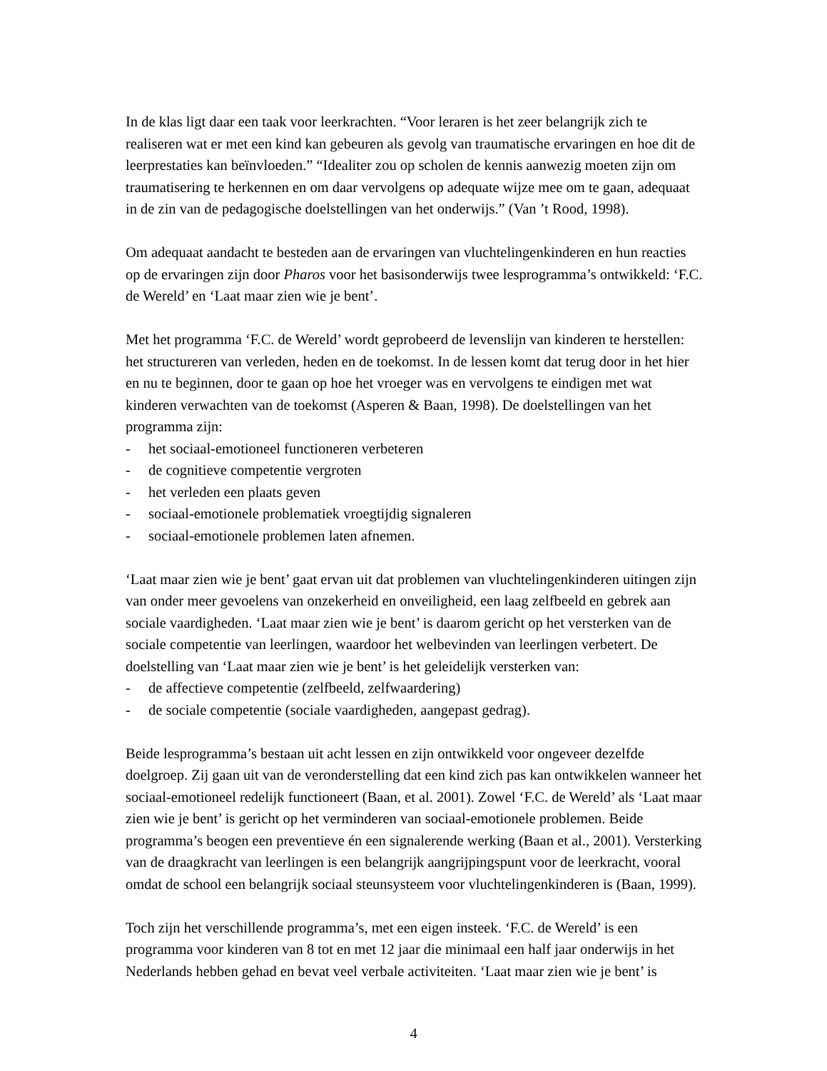In de klas ligt daar een taak voor leerkrachten. “Voor leraren is het zeer belangrijk zich te realiseren wat er met een kind kan gebeuren als gevolg van traumatische ervaringen en hoe dit de leerprestaties kan beïnvloeden.” “Idealiter zou op scholen de kennis aanwezig moeten zijn om traumatisering te herkennen en om daar vervolgens op adequate wijze mee om te gaan, adequaat in de zin van de pedagogische doelstellingen van het onderwijs.” (Van ’t Rood, 1998).
Om adequaat aandacht te besteden aan de ervaringen van vluchtelingenkinderen en hun reacties op de ervaringen zijn door Pharos voor het basisonderwijs twee lesprogramma’s ontwikkeld: ‘F.C. de Wereld’ en ‘Laat maar zien wie je bent’.
Met het programma ‘F.C. de Wereld’ wordt geprobeerd de levenslijn van kinderen te herstellen: het structureren van verleden, heden en de toekomst. In de lessen komt dat terug door in het hier en nu te beginnen, door te gaan op hoe het vroeger was en vervolgens te eindigen met wat kinderen verwachten van de toekomst (Asperen & Baan, 1998). De doelstellingen van het programma zijn:
- het sociaal-emotioneel functioneren verbeteren
- de cognitieve competentie vergroten
- het verleden een plaats geven
- sociaal-emotionele problematiek vroegtijdig signaleren
- sociaal-emotionele problemen laten afnemen.
‘Laat maar zien wie je bent’ gaat ervan uit dat problemen van vluchtelingenkinderen uitingen zijn van onder meer gevoelens van onzekerheid en onveiligheid, een laag zelfbeeld en gebrek aan sociale vaardigheden. ‘Laat maar zien wie je bent’ is daarom gericht op het versterken van de sociale competentie van leerlingen, waardoor het welbevinden van leerlingen verbetert. De doelstelling van ‘Laat maar zien wie je bent’ is het geleidelijk versterken van:
- de affectieve competentie (zelfbeeld, zelfwaardering)
- de sociale competentie (sociale vaardigheden, aangepast gedrag).
Beide lesprogramma’s bestaan uit acht lessen en zijn ontwikkeld voor ongeveer dezelfde doelgroep. Zij gaan uit van de veronderstelling dat een kind zich pas kan ontwikkelen wanneer het sociaal-emotioneel redelijk functioneert (Baan, et al. 2001). Zowel ‘F.C. de Wereld’ als ‘Laat maar zien wie je bent’ is gericht op het verminderen van sociaal-emotionele problemen. Beide programma’s beogen een preventieve én een signalerende werking (Baan et al., 2001). Versterking van de draagkracht van leerlingen is een belangrijk aangrijpingspunt voor de leerkracht, vooral omdat de school een belangrijk sociaal steunsysteem voor vluchtelingenkinderen is (Baan, 1999).
Toch zijn het verschillende programma’s, met een eigen insteek. ‘F.C. de Wereld’ is een programma voor kinderen van 8 tot en met 12 jaar die minimaal een half jaar onderwijs in het Nederlands hebben gehad en bevat veel verbale activiteiten. ‘Laat maar zien wie je bent’ is
4